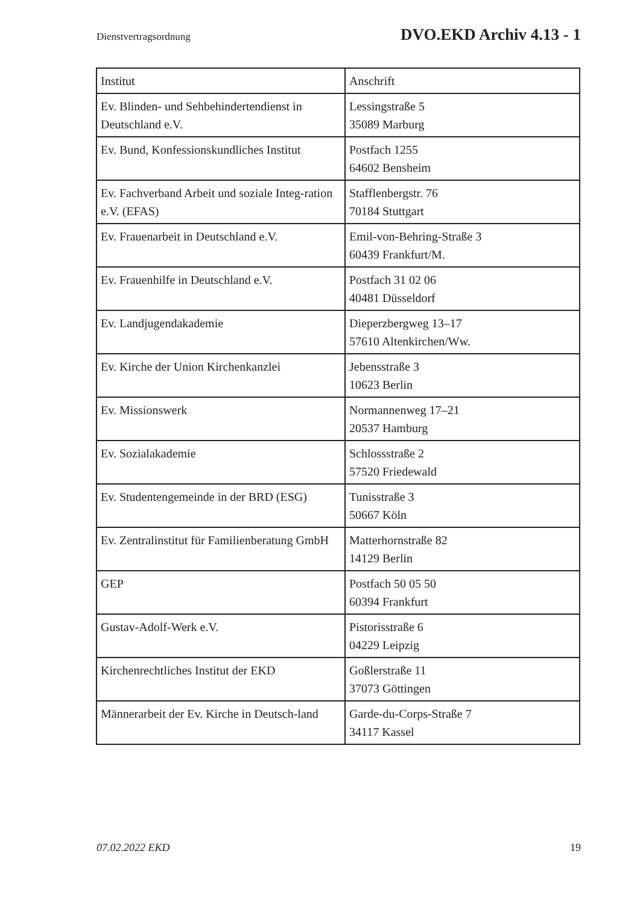Dienstvertragsordnung DVO.EKD Archiv 4.13 - 1
| Institut | Anschrift |
| --- | --- |
| Ev. Blinden- und Sehbehindertendienst in Deutschland e.V. | Lessingstraße 5 35089 Marburg |
| Ev. Bund, Konfessionskundliches Institut | Postfach 1255 64602 Bensheim |
| Ev. Fachverband Arbeit und soziale Integ-ration e.V. (EFAS) | Stafflenbergstr. 76 70184 Stuttgart |
| Ev. Frauenarbeit in Deutschland e.V. | Emil-von-Behring-Straße 3 60439 Frankfurt/M. |
| Ev. Frauenhilfe in Deutschland e.V. | Postfach 31 02 06 40481 Düsseldorf |
| Ev. Landjugendakademie | Dieperzbergweg 13–17 57610 Altenkirchen/Ww. |
| Ev. Kirche der Union Kirchenkanzlei | Jebensstraße 3 10623 Berlin |
| Ev. Missionswerk | Normannenweg 17–21 20537 Hamburg |
| Ev. Sozialakademie | Schlossstraße 2 57520 Friedewald |
| Ev. Studentengemeinde in der BRD (ESG) | Tunisstraße 3 50667 Köln |
| Ev. Zentralinstitut für Familienberatung GmbH | Matterhornstraße 82 14129 Berlin |
| GEP | Postfach 50 05 50 60394 Frankfurt |
| Gustav-Adolf-Werk e.V. | Pistorisstraße 6 04229 Leipzig |
| Kirchenrechtliches Institut der EKD | Goßlerstraße 11 37073 Göttingen |
| Männerarbeit der Ev. Kirche in Deutsch-land | Garde-du-Corps-Straße 7 34117 Kassel |
07.02.2022 EKD 19